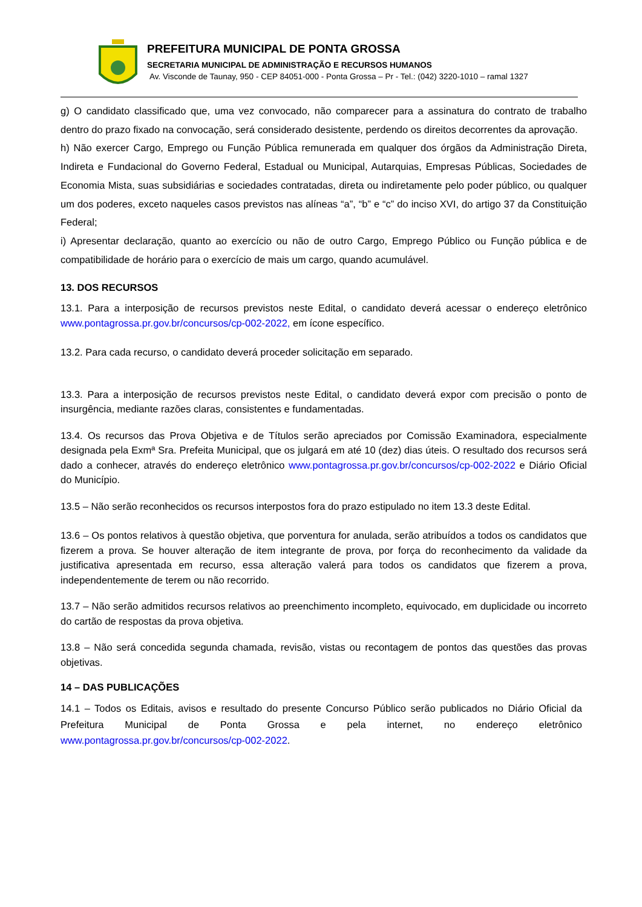PREFEITURA MUNICIPAL DE PONTA GROSSA
SECRETARIA MUNICIPAL DE ADMINISTRAÇÃO E RECURSOS HUMANOS
Av. Visconde de Taunay, 950 - CEP 84051-000 - Ponta Grossa – Pr - Tel.: (042) 3220-1010 – ramal 1327
g) O candidato classificado que, uma vez convocado, não comparecer para a assinatura do contrato de trabalho dentro do prazo fixado na convocação, será considerado desistente, perdendo os direitos decorrentes da aprovação.
h) Não exercer Cargo, Emprego ou Função Pública remunerada em qualquer dos órgãos da Administração Direta, Indireta e Fundacional do Governo Federal, Estadual ou Municipal, Autarquias, Empresas Públicas, Sociedades de Economia Mista, suas subsidiárias e sociedades contratadas, direta ou indiretamente pelo poder público, ou qualquer um dos poderes, exceto naqueles casos previstos nas alíneas “a”, “b” e “c” do inciso XVI, do artigo 37 da Constituição Federal;
i) Apresentar declaração, quanto ao exercício ou não de outro Cargo, Emprego Público ou Função pública e de compatibilidade de horário para o exercício de mais um cargo, quando acumulável.
13. DOS RECURSOS
13.1. Para a interposição de recursos previstos neste Edital, o candidato deverá acessar o endereço eletrônico www.pontagrossa.pr.gov.br/concursos/cp-002-2022, em ícone específico.
13.2. Para cada recurso, o candidato deverá proceder solicitação em separado.
13.3. Para a interposição de recursos previstos neste Edital, o candidato deverá expor com precisão o ponto de insurgência, mediante razões claras, consistentes e fundamentadas.
13.4. Os recursos das Prova Objetiva e de Títulos serão apreciados por Comissão Examinadora, especialmente designada pela Exmª Sra. Prefeita Municipal, que os julgará em até 10 (dez) dias úteis. O resultado dos recursos será dado a conhecer, através do endereço eletrônico www.pontagrossa.pr.gov.br/concursos/cp-002-2022 e Diário Oficial do Município.
13.5 – Não serão reconhecidos os recursos interpostos fora do prazo estipulado no item 13.3 deste Edital.
13.6 – Os pontos relativos à questão objetiva, que porventura for anulada, serão atribuídos a todos os candidatos que fizerem a prova. Se houver alteração de item integrante de prova, por força do reconhecimento da validade da justificativa apresentada em recurso, essa alteração valerá para todos os candidatos que fizerem a prova, independentemente de terem ou não recorrido.
13.7 – Não serão admitidos recursos relativos ao preenchimento incompleto, equivocado, em duplicidade ou incorreto do cartão de respostas da prova objetiva.
13.8 – Não será concedida segunda chamada, revisão, vistas ou recontagem de pontos das questões das provas objetivas.
14 – DAS PUBLICAÇÕES
14.1 – Todos os Editais, avisos e resultado do presente Concurso Público serão publicados no Diário Oficial da Prefeitura Municipal de Ponta Grossa e pela internet, no endereço eletrônico www.pontagrossa.pr.gov.br/concursos/cp-002-2022.